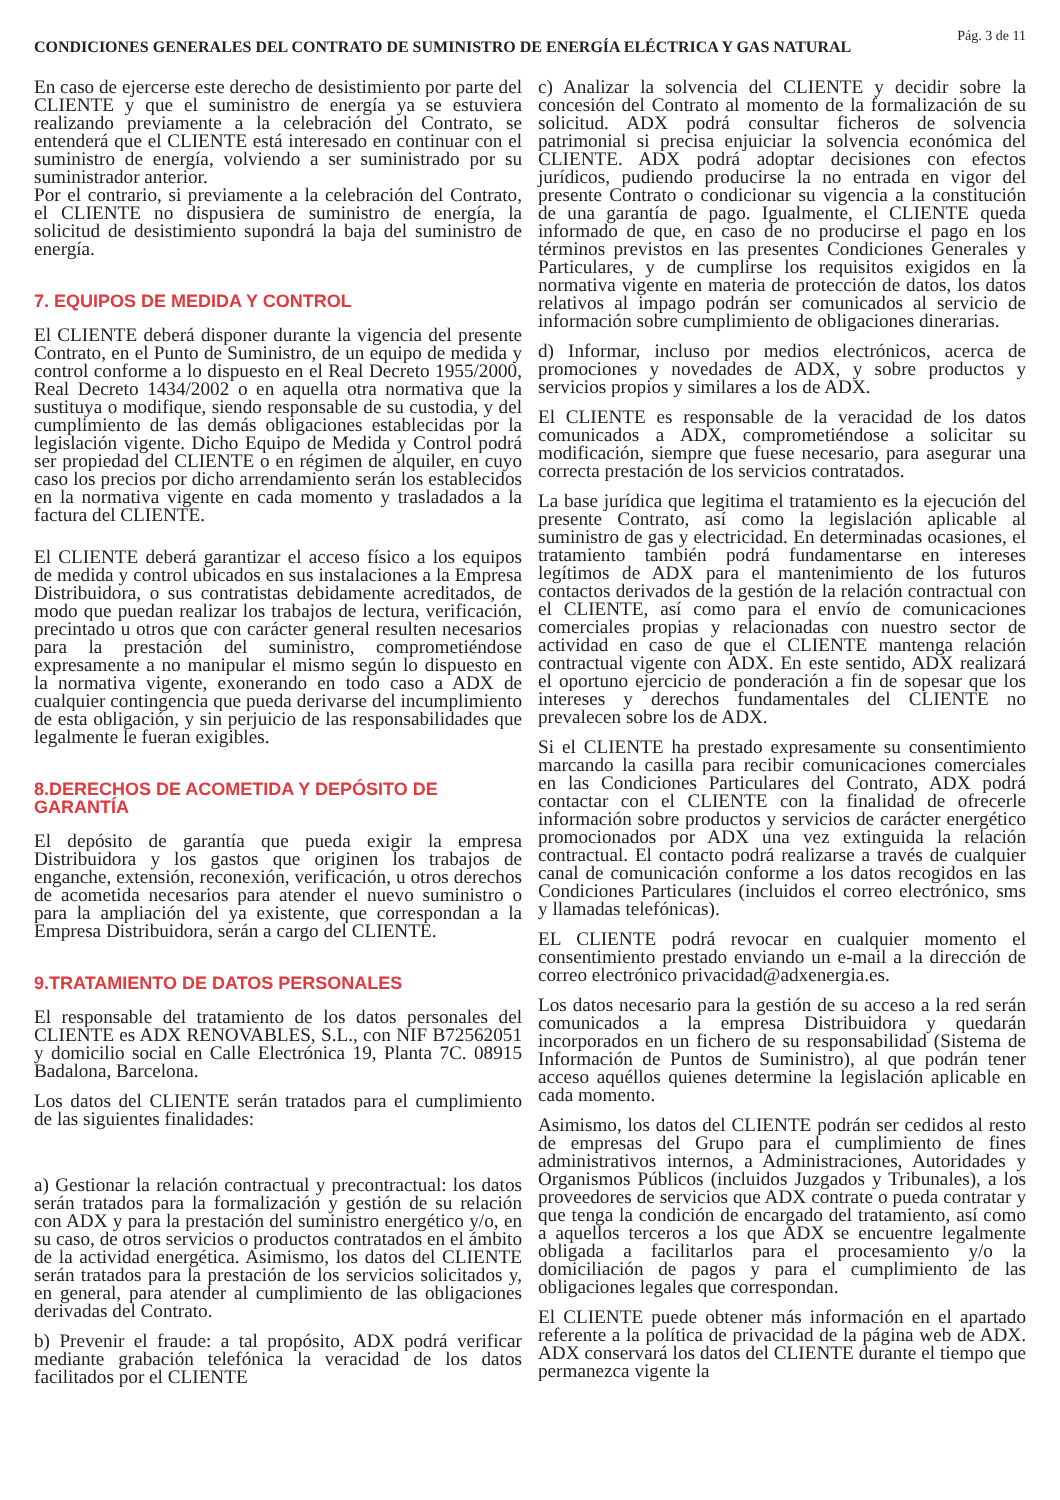CONDICIONES GENERALES DEL CONTRATO DE SUMINISTRO DE ENERGÍA ELÉCTRICA Y GAS NATURAL Pág. 3 de 11
En caso de ejercerse este derecho de desistimiento por parte del CLIENTE y que el suministro de energía ya se estuviera realizando previamente a la celebración del Contrato, se entenderá que el CLIENTE está interesado en continuar con el suministro de energía, volviendo a ser suministrado por su suministrador anterior.
Por el contrario, si previamente a la celebración del Contrato, el CLIENTE no dispusiera de suministro de energía, la solicitud de desistimiento supondrá la baja del suministro de energía.
7. EQUIPOS DE MEDIDA Y CONTROL
El CLIENTE deberá disponer durante la vigencia del presente Contrato, en el Punto de Suministro, de un equipo de medida y control conforme a lo dispuesto en el Real Decreto 1955/2000, Real Decreto 1434/2002 o en aquella otra normativa que la sustituya o modifique, siendo responsable de su custodia, y del cumplimiento de las demás obligaciones establecidas por la legislación vigente. Dicho Equipo de Medida y Control podrá ser propiedad del CLIENTE o en régimen de alquiler, en cuyo caso los precios por dicho arrendamiento serán los establecidos en la normativa vigente en cada momento y trasladados a la factura del CLIENTE.
El CLIENTE deberá garantizar el acceso físico a los equipos de medida y control ubicados en sus instalaciones a la Empresa Distribuidora, o sus contratistas debidamente acreditados, de modo que puedan realizar los trabajos de lectura, verificación, precintado u otros que con carácter general resulten necesarios para la prestación del suministro, comprometiéndose expresamente a no manipular el mismo según lo dispuesto en la normativa vigente, exonerando en todo caso a ADX de cualquier contingencia que pueda derivarse del incumplimiento de esta obligación, y sin perjuicio de las responsabilidades que legalmente le fueran exigibles.
8.DERECHOS DE ACOMETIDA Y DEPÓSITO DE GARANTÍA
El depósito de garantía que pueda exigir la empresa Distribuidora y los gastos que originen los trabajos de enganche, extensión, reconexión, verificación, u otros derechos de acometida necesarios para atender el nuevo suministro o para la ampliación del ya existente, que correspondan a la Empresa Distribuidora, serán a cargo del CLIENTE.
9.TRATAMIENTO DE DATOS PERSONALES
El responsable del tratamiento de los datos personales del CLIENTE es ADX RENOVABLES, S.L., con NIF B72562051 y domicilio social en Calle Electrónica 19, Planta 7C. 08915 Badalona, Barcelona.
Los datos del CLIENTE serán tratados para el cumplimiento de las siguientes finalidades:
a) Gestionar la relación contractual y precontractual: los datos serán tratados para la formalización y gestión de su relación con ADX y para la prestación del suministro energético y/o, en su caso, de otros servicios o productos contratados en el ámbito de la actividad energética. Asimismo, los datos del CLIENTE serán tratados para la prestación de los servicios solicitados y, en general, para atender al cumplimiento de las obligaciones derivadas del Contrato.
b) Prevenir el fraude: a tal propósito, ADX podrá verificar mediante grabación telefónica la veracidad de los datos facilitados por el CLIENTE
c) Analizar la solvencia del CLIENTE y decidir sobre la concesión del Contrato al momento de la formalización de su solicitud. ADX podrá consultar ficheros de solvencia patrimonial si precisa enjuiciar la solvencia económica del CLIENTE. ADX podrá adoptar decisiones con efectos jurídicos, pudiendo producirse la no entrada en vigor del presente Contrato o condicionar su vigencia a la constitución de una garantía de pago. Igualmente, el CLIENTE queda informado de que, en caso de no producirse el pago en los términos previstos en las presentes Condiciones Generales y Particulares, y de cumplirse los requisitos exigidos en la normativa vigente en materia de protección de datos, los datos relativos al impago podrán ser comunicados al servicio de información sobre cumplimiento de obligaciones dinerarias.
d) Informar, incluso por medios electrónicos, acerca de promociones y novedades de ADX, y sobre productos y servicios propios y similares a los de ADX.
El CLIENTE es responsable de la veracidad de los datos comunicados a ADX, comprometiéndose a solicitar su modificación, siempre que fuese necesario, para asegurar una correcta prestación de los servicios contratados.
La base jurídica que legitima el tratamiento es la ejecución del presente Contrato, así como la legislación aplicable al suministro de gas y electricidad. En determinadas ocasiones, el tratamiento también podrá fundamentarse en intereses legítimos de ADX para el mantenimiento de los futuros contactos derivados de la gestión de la relación contractual con el CLIENTE, así como para el envío de comunicaciones comerciales propias y relacionadas con nuestro sector de actividad en caso de que el CLIENTE mantenga relación contractual vigente con ADX. En este sentido, ADX realizará el oportuno ejercicio de ponderación a fin de sopesar que los intereses y derechos fundamentales del CLIENTE no prevalecen sobre los de ADX.
Si el CLIENTE ha prestado expresamente su consentimiento marcando la casilla para recibir comunicaciones comerciales en las Condiciones Particulares del Contrato, ADX podrá contactar con el CLIENTE con la finalidad de ofrecerle información sobre productos y servicios de carácter energético promocionados por ADX una vez extinguida la relación contractual. El contacto podrá realizarse a través de cualquier canal de comunicación conforme a los datos recogidos en las Condiciones Particulares (incluidos el correo electrónico, sms y llamadas telefónicas).
EL CLIENTE podrá revocar en cualquier momento el consentimiento prestado enviando un e-mail a la dirección de correo electrónico privacidad@adxenergia.es.
Los datos necesario para la gestión de su acceso a la red serán comunicados a la empresa Distribuidora y quedarán incorporados en un fichero de su responsabilidad (Sistema de Información de Puntos de Suministro), al que podrán tener acceso aquéllos quienes determine la legislación aplicable en cada momento.
Asimismo, los datos del CLIENTE podrán ser cedidos al resto de empresas del Grupo para el cumplimiento de fines administrativos internos, a Administraciones, Autoridades y Organismos Públicos (incluidos Juzgados y Tribunales), a los proveedores de servicios que ADX contrate o pueda contratar y que tenga la condición de encargado del tratamiento, así como a aquellos terceros a los que ADX se encuentre legalmente obligada a facilitarlos para el procesamiento y/o la domiciliación de pagos y para el cumplimiento de las obligaciones legales que correspondan.
El CLIENTE puede obtener más información en el apartado referente a la política de privacidad de la página web de ADX. ADX conservará los datos del CLIENTE durante el tiempo que permanezca vigente la